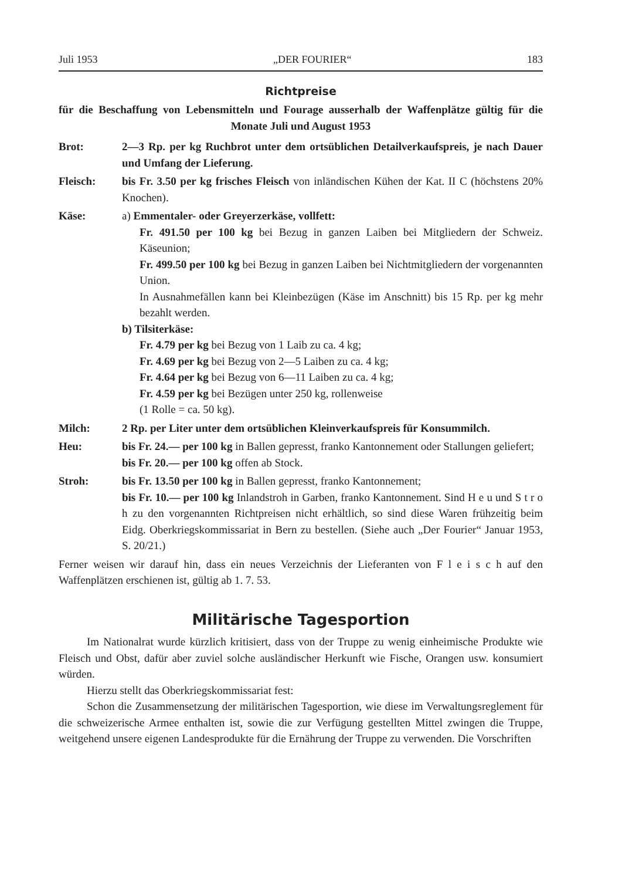Juli 1953 „DER FOURIER“183
Richtpreise
für die Beschaffung von Lebensmitteln und Fourage ausserhalb der Waffenplätze gültig für die Monate Juli und August 1953
Brot: 2—3 Rp. per kg Ruchbrot unter dem ortsüblichen Detailverkaufspreis, je nach Dauer und Umfang der Lieferung.
Fleisch: bis Fr. 3.50 per kg frisches Fleisch von inländischen Kühen der Kat. II C (höchstens 20% Knochen).
Käse: a) Emmentaler- oder Greyerzerkäse, vollfett:
Fr. 491.50 per 100 kg bei Bezug in ganzen Laiben bei Mitgliedern der Schweiz. Käseunion;
Fr. 499.50 per 100 kg bei Bezug in ganzen Laiben bei Nichtmitgliedern der vorgenannten Union.
In Ausnahmefällen kann bei Kleinbezügen (Käse im Anschnitt) bis 15 Rp. per kg mehr bezahlt werden.
b) Tilsiterkäse:
Fr. 4.79 per kg bei Bezug von 1 Laib zu ca. 4 kg;
Fr. 4.69 per kg bei Bezug von 2—5 Laiben zu ca. 4 kg;
Fr. 4.64 per kg bei Bezug von 6—11 Laiben zu ca. 4 kg;
Fr. 4.59 per kg bei Bezügen unter 250 kg, rollenweise
(1 Rolle = ca. 50 kg).
Milch: 2 Rp. per Liter unter dem ortsüblichen Kleinverkaufspreis für Konsummilch.
Heu: bis Fr. 24.— per 100 kg in Ballen gepresst, franko Kantonnement oder Stallungen geliefert;
bis Fr. 20.— per 100 kg offen ab Stock.
Stroh: bis Fr. 13.50 per 100 kg in Ballen gepresst, franko Kantonnement;
bis Fr. 10.— per 100 kg Inlandstroh in Garben, franko Kantonnement. Sind H e u und S t r o h zu den vorgenannten Richtpreisen nicht erhältlich, so sind diese Waren frühzeitig beim Eidg. Oberkriegskommissariat in Bern zu bestellen. (Siehe auch „Der Fourier“ Januar 1953, S. 20/21.)
Ferner weisen wir darauf hin, dass ein neues Verzeichnis der Lieferanten von F l e i s c h auf den Waffenplätzen erschienen ist, gültig ab 1. 7. 53.
Militärische Tagesportion
Im Nationalrat wurde kürzlich kritisiert, dass von der Truppe zu wenig einheimische Produkte wie Fleisch und Obst, dafür aber zuviel solche ausländischer Herkunft wie Fische, Orangen usw. konsumiert würden.
Hierzu stellt das Oberkriegskommissariat fest:
Schon die Zusammensetzung der militärischen Tagesportion, wie diese im Verwaltungsreglement für die schweizerische Armee enthalten ist, sowie die zur Verfügung gestellten Mittel zwingen die Truppe, weitgehend unsere eigenen Landesprodukte für die Ernährung der Truppe zu verwenden. Die Vorschriften